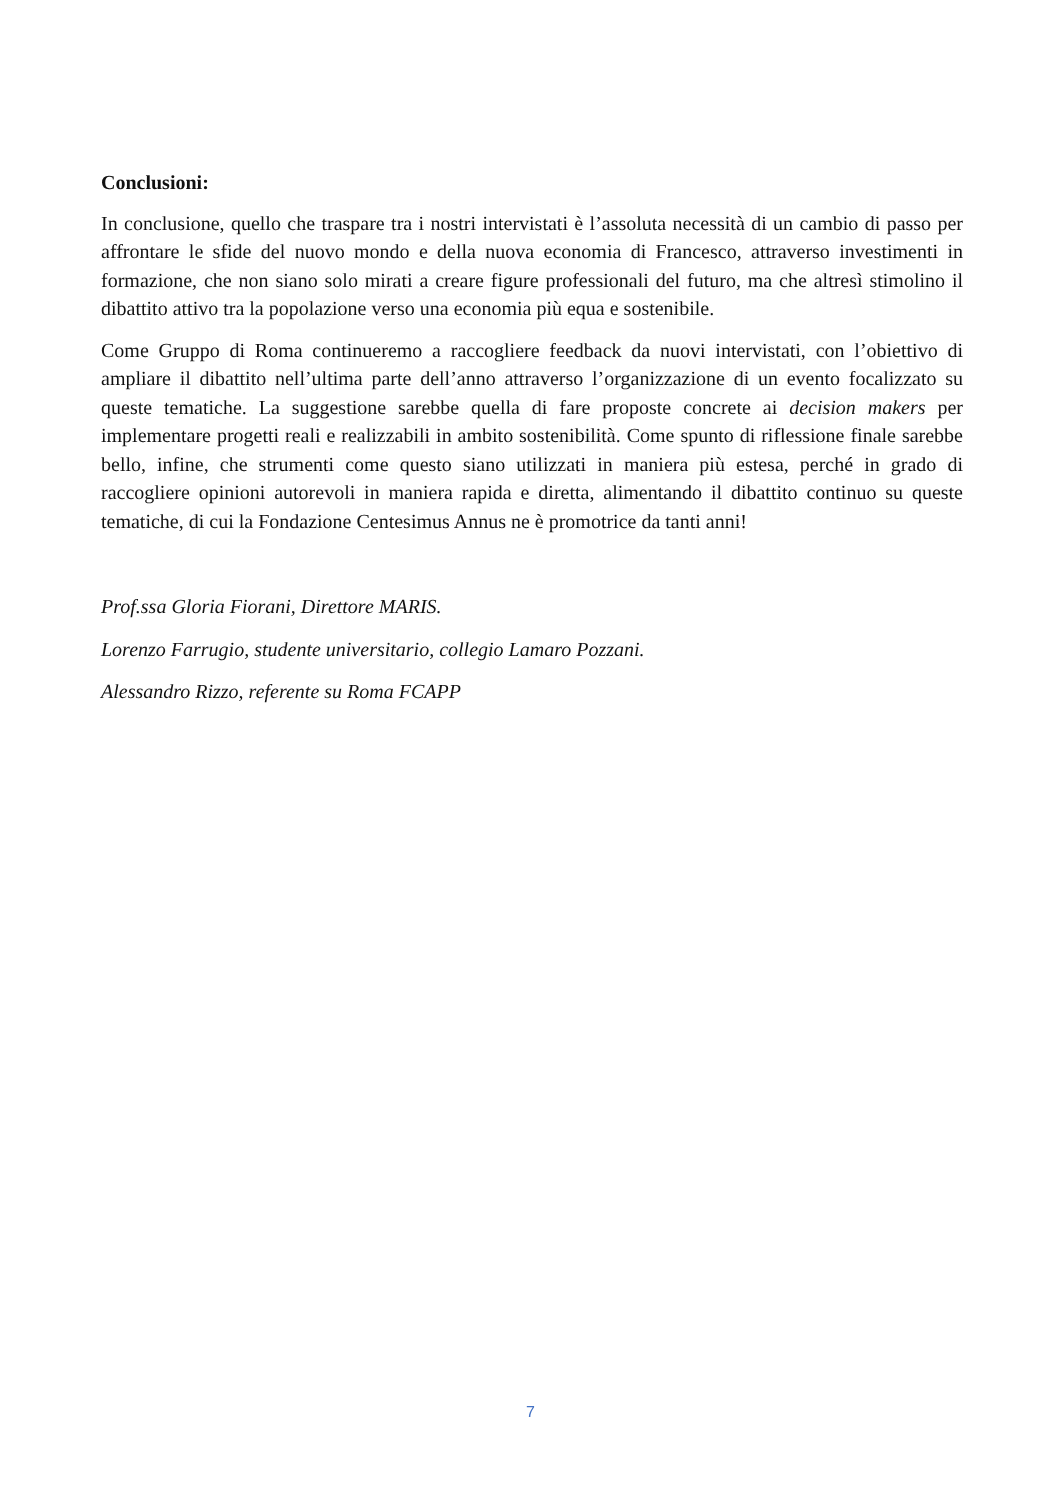Conclusioni:
In conclusione, quello che traspare tra i nostri intervistati è l’assoluta necessità di un cambio di passo per affrontare le sfide del nuovo mondo e della nuova economia di Francesco, attraverso investimenti in formazione, che non siano solo mirati a creare figure professionali del futuro, ma che altresì stimolino il dibattito attivo tra la popolazione verso una economia più equa e sostenibile.
Come Gruppo di Roma continueremo a raccogliere feedback da nuovi intervistati, con l’obiettivo di ampliare il dibattito nell’ultima parte dell’anno attraverso l’organizzazione di un evento focalizzato su queste tematiche. La suggestione sarebbe quella di fare proposte concrete ai decision makers per implementare progetti reali e realizzabili in ambito sostenibilità. Come spunto di riflessione finale sarebbe bello, infine, che strumenti come questo siano utilizzati in maniera più estesa, perché in grado di raccogliere opinioni autorevoli in maniera rapida e diretta, alimentando il dibattito continuo su queste tematiche, di cui la Fondazione Centesimus Annus ne è promotrice da tanti anni!
Prof.ssa Gloria Fiorani, Direttore MARIS.
Lorenzo Farrugio, studente universitario, collegio Lamaro Pozzani.
Alessandro Rizzo, referente su Roma FCAPP
7